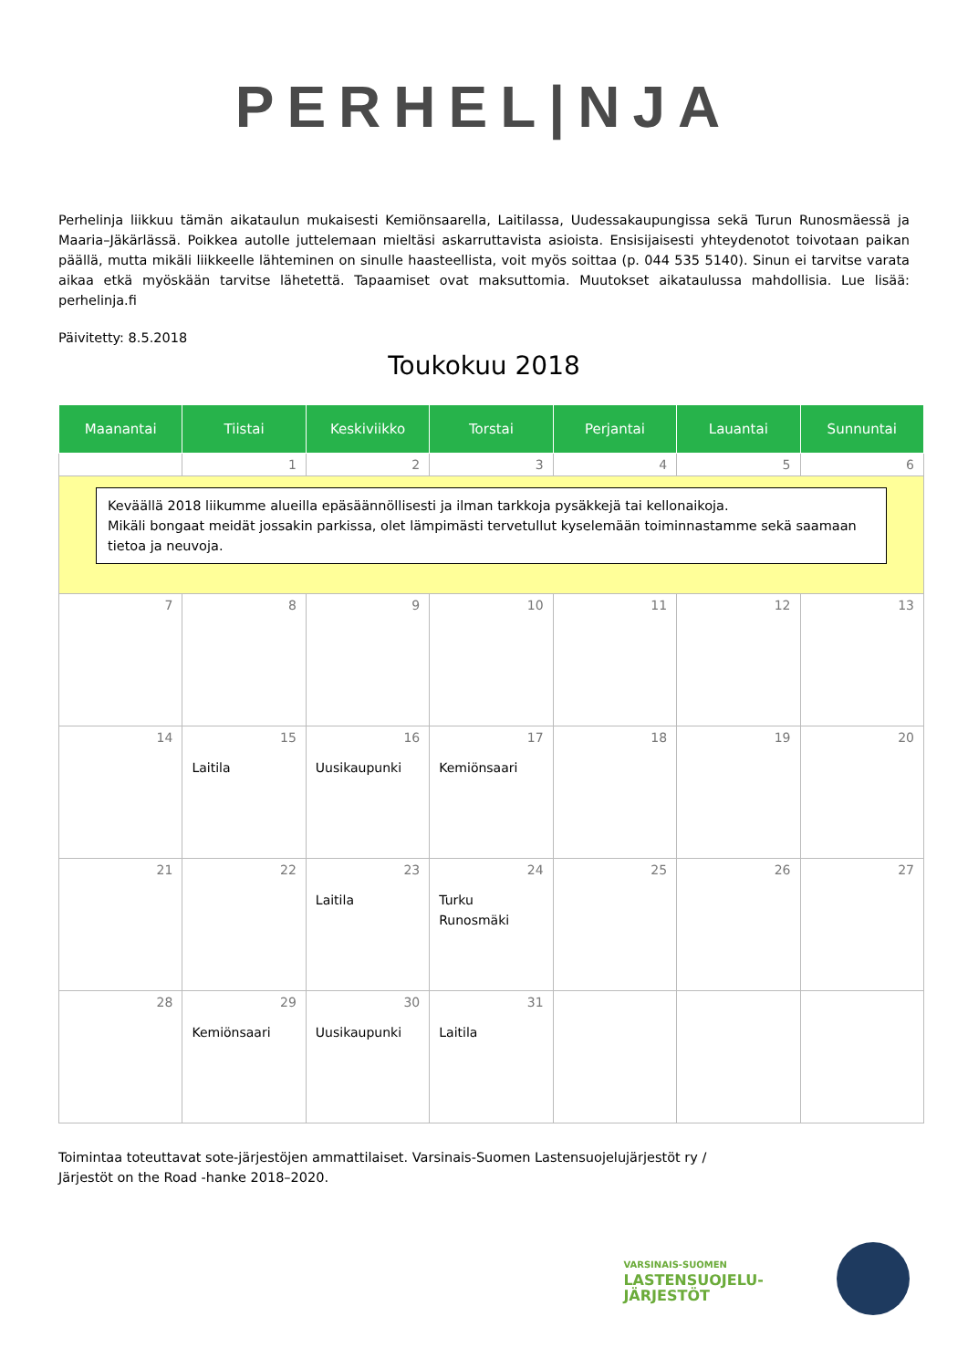PERHEL|NJA
Perhelinja liikkuu tämän aikataulun mukaisesti Kemiönsaarella, Laitilassa, Uudessakaupungissa sekä Turun Runosmäessä ja Maaria–Jäkärlässä. Poikkea autolle juttelemaan mieltäsi askarruttavista asioista. Ensisijaisesti yhteydenotot toivotaan paikan päällä, mutta mikäli liikkeelle lähteminen on sinulle haasteellista, voit myös soittaa (p. 044 535 5140). Sinun ei tarvitse varata aikaa etkä myöskään tarvitse lähetettä. Tapaamiset ovat maksuttomia. Muutokset aikataulussa mahdollisia. Lue lisää: perhelinja.fi
Päivitetty: 8.5.2018
Toukokuu 2018
| Maanantai | Tiistai | Keskiviikko | Torstai | Perjantai | Lauantai | Sunnuntai |
| --- | --- | --- | --- | --- | --- | --- |
| | 1 | 2 | 3 | 4 | 5 | 6 |
| Keväällä 2018 liikumme alueilla epäsäännöllisesti ja ilman tarkkoja pysäkkejä tai kellonaikoja. Mikäli bongaat meidät jossakin parkissa, olet lämpimästi tervetullut kyselemään toiminnastamme sekä saamaan tietoa ja neuvoja. | | | | | | |
| 7 | 8 | 9 | 10 | 11 | 12 | 13 |
| 14 | 15 Laitila | 16 Uusikaupunki | 17 Kemiönsaari | 18 | 19 | 20 |
| 21 | 22 | 23 Laitila | 24 Turku Runosmäki | 25 | 26 | 27 |
| 28 | 29 Kemiönsaari | 30 Uusikaupunki | 31 Laitila | | | |
Toimintaa toteuttavat sote-järjestöjen ammattilaiset. Varsinais-Suomen Lastensuojelujärjestöt ry /
Järjestöt on the Road -hanke 2018–2020.
VARSINAIS-SUOMEN
LASTENSUOJELU-
JÄRJESTÖT